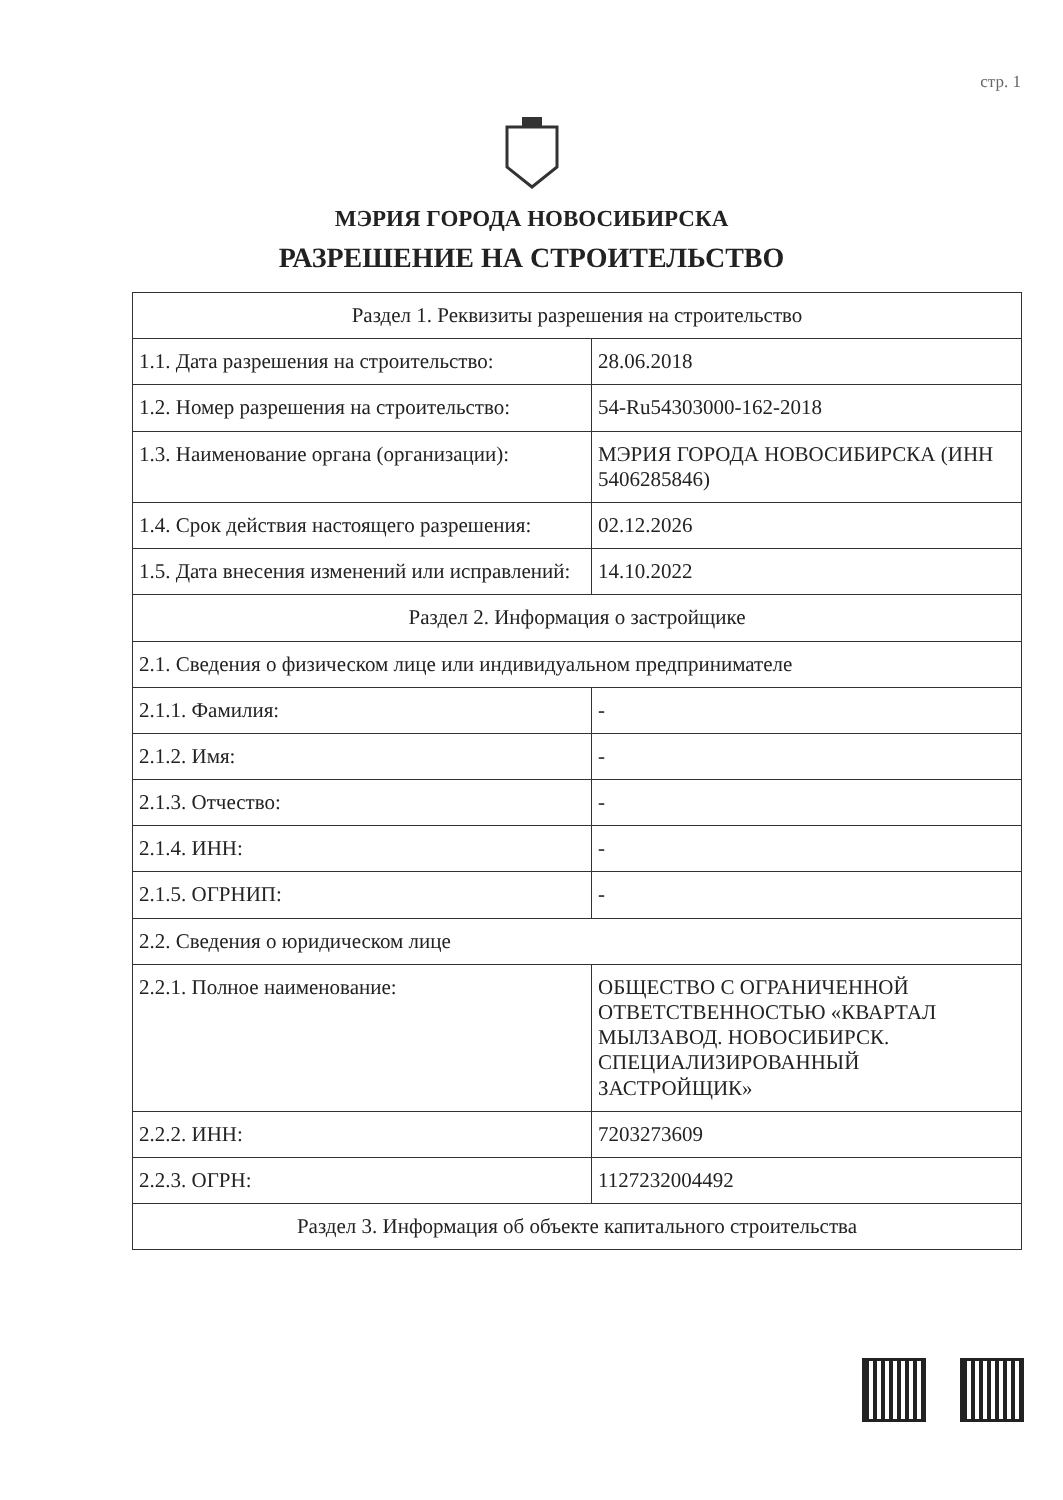стр. 1
МЭРИЯ ГОРОДА НОВОСИБИРСКА
РАЗРЕШЕНИЕ НА СТРОИТЕЛЬСТВО
| Раздел 1. Реквизиты разрешения на строительство | |
| 1.1. Дата разрешения на строительство: | 28.06.2018 |
| 1.2. Номер разрешения на строительство: | 54-Ru54303000-162-2018 |
| 1.3. Наименование органа (организации): | МЭРИЯ ГОРОДА НОВОСИБИРСКА (ИНН 5406285846) |
| 1.4. Срок действия настоящего разрешения: | 02.12.2026 |
| 1.5. Дата внесения изменений или исправлений: | 14.10.2022 |
| Раздел 2. Информация о застройщике | |
| 2.1. Сведения о физическом лице или индивидуальном предпринимателе | |
| 2.1.1. Фамилия: | - |
| 2.1.2. Имя: | - |
| 2.1.3. Отчество: | - |
| 2.1.4. ИНН: | - |
| 2.1.5. ОГРНИП: | - |
| 2.2. Сведения о юридическом лице | |
| 2.2.1. Полное наименование: | ОБЩЕСТВО С ОГРАНИЧЕННОЙ ОТВЕТСТВЕННОСТЬЮ «КВАРТАЛ МЫЛЗАВОД. НОВОСИБИРСК. СПЕЦИАЛИЗИРОВАННЫЙ ЗАСТРОЙЩИК» |
| 2.2.2. ИНН: | 7203273609 |
| 2.2.3. ОГРН: | 1127232004492 |
| Раздел 3. Информация об объекте капитального строительства | |